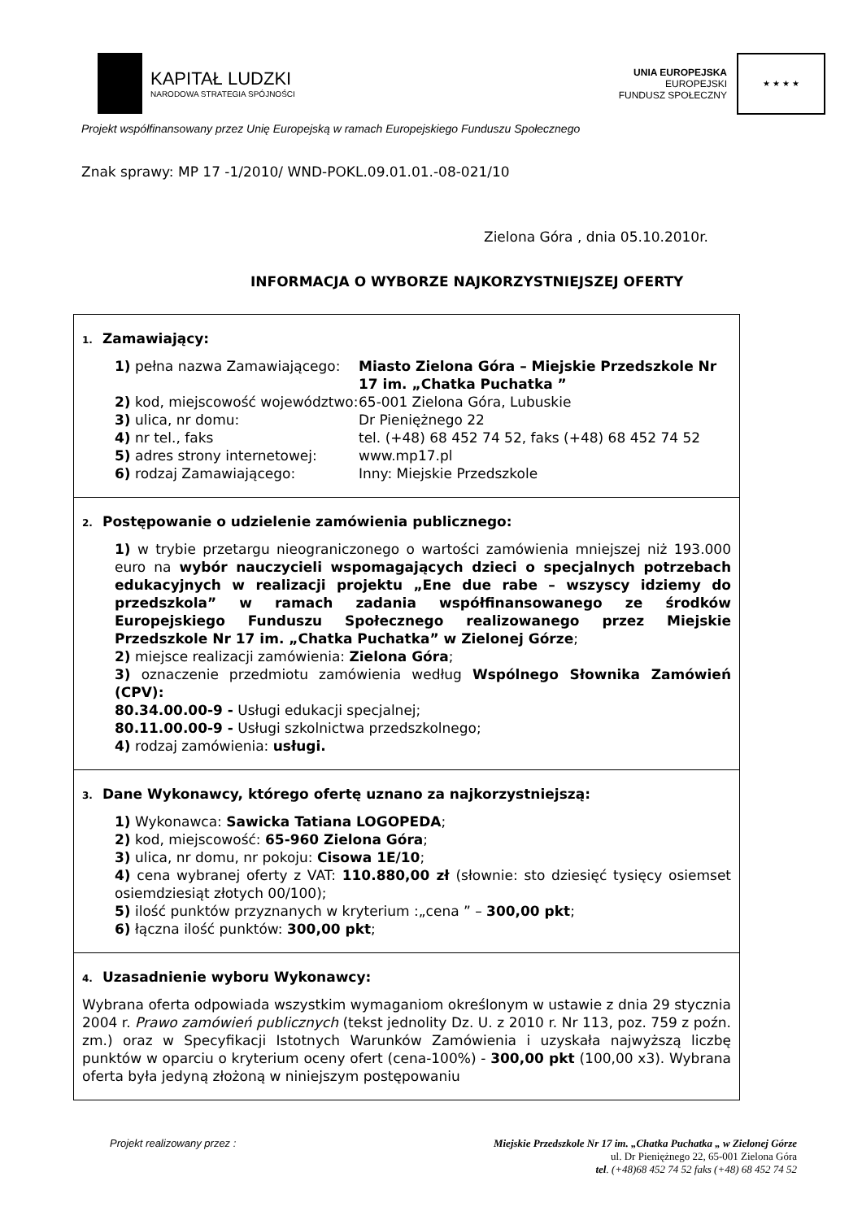KAPITAŁ LUDZKI
NARODOWA STRATEGIA SPÓJNOŚCI
UNIA EUROPEJSKA
EUROPEJSKI
FUNDUSZ SPOŁECZNY
★ ★ ★ ★
Projekt współfinansowany przez Unię Europejską w ramach Europejskiego Funduszu Społecznego
Znak sprawy: MP 17 -1/2010/ WND-POKL.09.01.01.-08-021/10
Zielona Góra , dnia 05.10.2010r.
INFORMACJA O WYBORZE NAJKORZYSTNIEJSZEJ OFERTY
1. Zamawiający:
1) pełna nazwa Zamawiającego:
Miasto Zielona Góra – Miejskie Przedszkole Nr 17 im. „Chatka Puchatka ”
2) kod, miejscowość województwo:
65-001 Zielona Góra, Lubuskie
3) ulica, nr domu:
Dr Pieniężnego 22
4) nr tel., faks
tel. (+48) 68 452 74 52, faks (+48) 68 452 74 52
5) adres strony internetowej:
www.mp17.pl
6) rodzaj Zamawiającego:
Inny: Miejskie Przedszkole
2. Postępowanie o udzielenie zamówienia publicznego:
1) w trybie przetargu nieograniczonego o wartości zamówienia mniejszej niż 193.000 euro na wybór nauczycieli wspomagających dzieci o specjalnych potrzebach edukacyjnych w realizacji projektu „Ene due rabe – wszyscy idziemy do przedszkola” w ramach zadania współfinansowanego ze środków Europejskiego Funduszu Społecznego realizowanego przez Miejskie Przedszkole Nr 17 im. „Chatka Puchatka” w Zielonej Górze;
2) miejsce realizacji zamówienia: Zielona Góra;
3) oznaczenie przedmiotu zamówienia według Wspólnego Słownika Zamówień (CPV):
80.34.00.00-9 - Usługi edukacji specjalnej;
80.11.00.00-9 - Usługi szkolnictwa przedszkolnego;
4) rodzaj zamówienia: usługi.
3. Dane Wykonawcy, którego ofertę uznano za najkorzystniejszą:
1) Wykonawca: Sawicka Tatiana LOGOPEDA;
2) kod, miejscowość: 65-960 Zielona Góra;
3) ulica, nr domu, nr pokoju: Cisowa 1E/10;
4) cena wybranej oferty z VAT: 110.880,00 zł (słownie: sto dziesięć tysięcy osiemset osiemdziesiąt złotych 00/100);
5) ilość punktów przyznanych w kryterium :„cena ” – 300,00 pkt;
6) łączna ilość punktów: 300,00 pkt;
4. Uzasadnienie wyboru Wykonawcy:
Wybrana oferta odpowiada wszystkim wymaganiom określonym w ustawie z dnia 29 stycznia 2004 r. Prawo zamówień publicznych (tekst jednolity Dz. U. z 2010 r. Nr 113, poz. 759 z poźn. zm.) oraz w Specyfikacji Istotnych Warunków Zamówienia i uzyskała najwyższą liczbę punktów w oparciu o kryterium oceny ofert (cena-100%) - 300,00 pkt (100,00 x3). Wybrana oferta była jedyną złożoną w niniejszym postępowaniu
Projekt realizowany przez : Miejskie Przedszkole Nr 17 im. „Chatka Puchatka „ w Zielonej Górze
ul. Dr Pieniężnego 22, 65-001 Zielona Góra
tel. (+48)68 452 74 52 faks (+48) 68 452 74 52